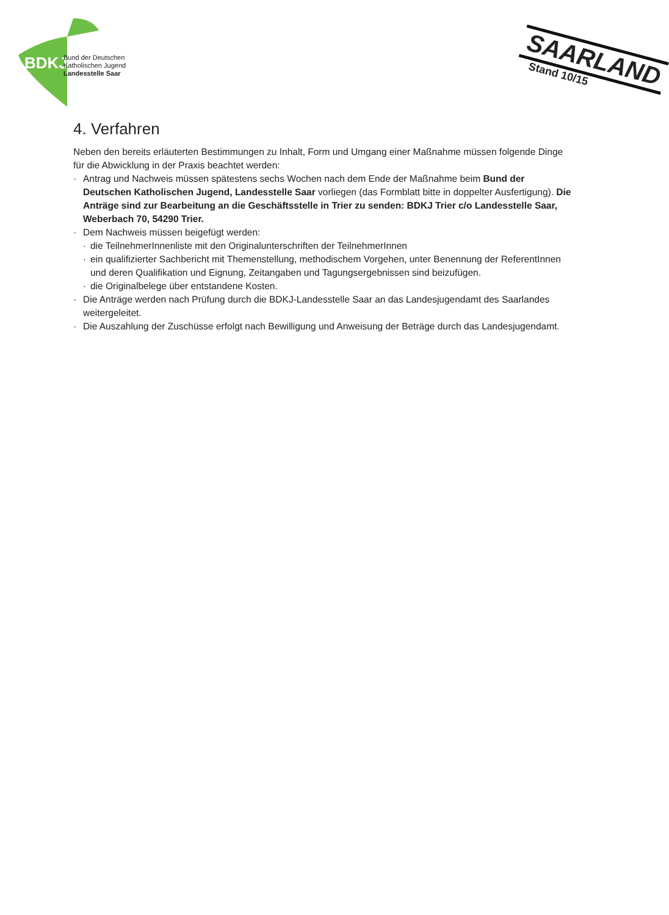BDKJ
Bund der Deutschen
Katholischen Jugend
Landesstelle Saar
SAARLAND
Stand 10/15
4. Verfahren
Neben den bereits erläuterten Bestimmungen zu Inhalt, Form und Umgang einer Maßnahme müssen folgende Dinge für die Abwicklung in der Praxis beachtet werden:
· Antrag und Nachweis müssen spätestens sechs Wochen nach dem Ende der Maßnahme beim Bund der Deutschen Katholischen Jugend, Landesstelle Saar vorliegen (das Formblatt bitte in doppelter Ausfertigung). Die Anträge sind zur Bearbeitung an die Geschäftsstelle in Trier zu senden: BDKJ Trier c/o Landesstelle Saar, Weberbach 70, 54290 Trier.
· Dem Nachweis müssen beigefügt werden:
· die TeilnehmerInnenliste mit den Originalunterschriften der TeilnehmerInnen
· ein qualifizierter Sachbericht mit Themenstellung, methodischem Vorgehen, unter Benennung der ReferentInnen und deren Qualifikation und Eignung, Zeitangaben und Tagungsergebnissen sind beizufügen.
· die Originalbelege über entstandene Kosten.
· Die Anträge werden nach Prüfung durch die BDKJ-Landesstelle Saar an das Landesjugendamt des Saarlandes weitergeleitet.
· Die Auszahlung der Zuschüsse erfolgt nach Bewilligung und Anweisung der Beträge durch das Landesjugendamt.